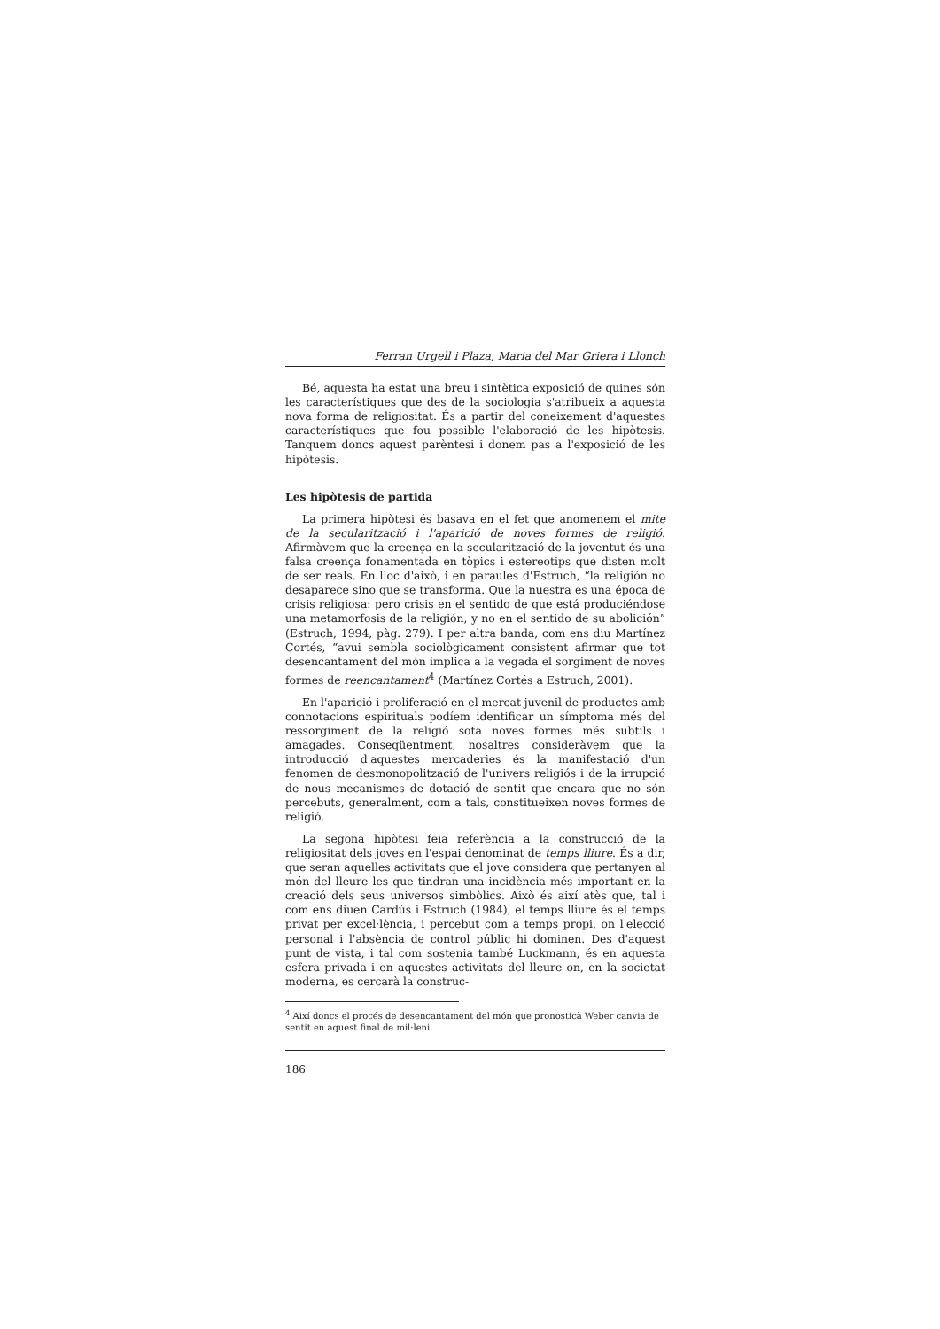Ferran Urgell i Plaza, Maria del Mar Griera i Llonch
Bé, aquesta ha estat una breu i sintètica exposició de quines són les característiques que des de la sociologia s'atribueix a aquesta nova forma de religiositat. És a partir del coneixement d'aquestes característiques que fou possible l'elaboració de les hipòtesis. Tanquem doncs aquest parèntesi i donem pas a l'exposició de les hipòtesis.
Les hipòtesis de partida
La primera hipòtesi és basava en el fet que anomenem el mite de la secularització i l'aparició de noves formes de religió. Afirmàvem que la creença en la secularització de la joventut és una falsa creença fonamentada en tòpics i estereotips que disten molt de ser reals. En lloc d'això, i en paraules d'Estruch, “la religión no desaparece sino que se transforma. Que la nuestra es una época de crisis religiosa: pero crisis en el sentido de que está produciéndose una metamorfosis de la religión, y no en el sentido de su abolición” (Estruch, 1994, pàg. 279). I per altra banda, com ens diu Martínez Cortés, “avui sembla sociològicament consistent afirmar que tot desencantament del món implica a la vegada el sorgiment de noves formes de reencantament<sup>4</sup> (Martínez Cortés a Estruch, 2001).
En l'aparició i proliferació en el mercat juvenil de productes amb connotacions espirituals podíem identificar un símptoma més del ressorgiment de la religió sota noves formes més subtils i amagades. Conseqüentment, nosaltres consideràvem que la introducció d'aquestes mercaderies és la manifestació d'un fenomen de desmonopolització de l'univers religiós i de la irrupció de nous mecanismes de dotació de sentit que encara que no són percebuts, generalment, com a tals, constitueixen noves formes de religió.
La segona hipòtesi feia referència a la construcció de la religiositat dels joves en l'espai denominat de temps lliure. És a dir, que seran aquelles activitats que el jove considera que pertanyen al món del lleure les que tindran una incidència més important en la creació dels seus universos simbòlics. Això és així atès que, tal i com ens diuen Cardús i Estruch (1984), el temps lliure és el temps privat per excel·lència, i percebut com a temps propi, on l'elecció personal i l'absència de control públic hi dominen. Des d'aquest punt de vista, i tal com sostenia també Luckmann, és en aquesta esfera privada i en aquestes activitats del lleure on, en la societat moderna, es cercarà la construc-
<sup>4</sup> Així doncs el procés de desencantament del món que pronosticà Weber canvia de sentit en aquest final de mil·leni.
186